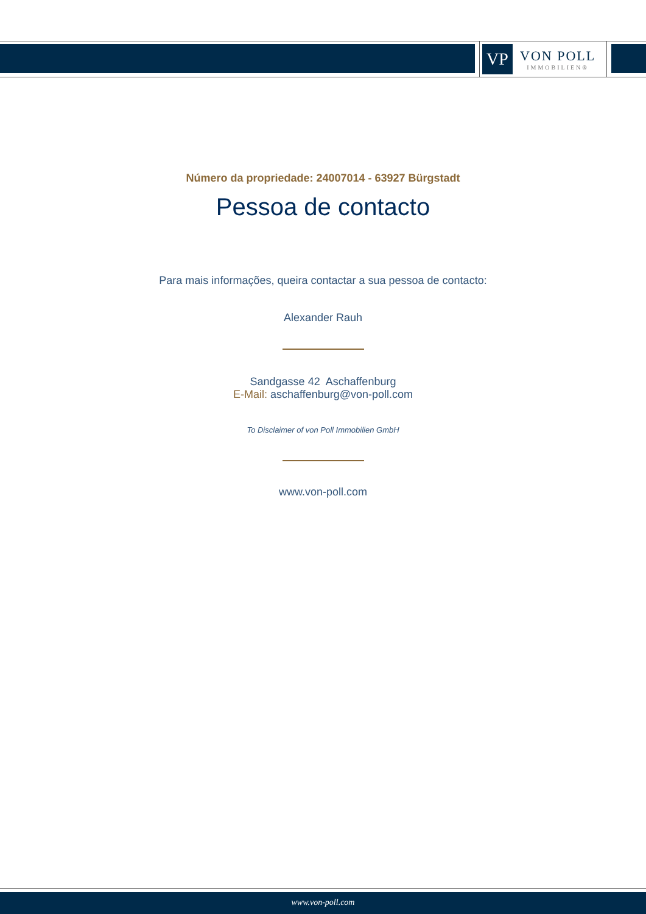VP
VON POLL
IMMOBILIEN®
Número da propriedade: 24007014 - 63927 Bürgstadt
Pessoa de contacto
Para mais informações, queira contactar a sua pessoa de contacto:
Alexander Rauh
Sandgasse 42 Aschaffenburg
E-Mail: aschaffenburg@von-poll.com
To Disclaimer of von Poll Immobilien GmbH
www.von-poll.com
www.von-poll.com